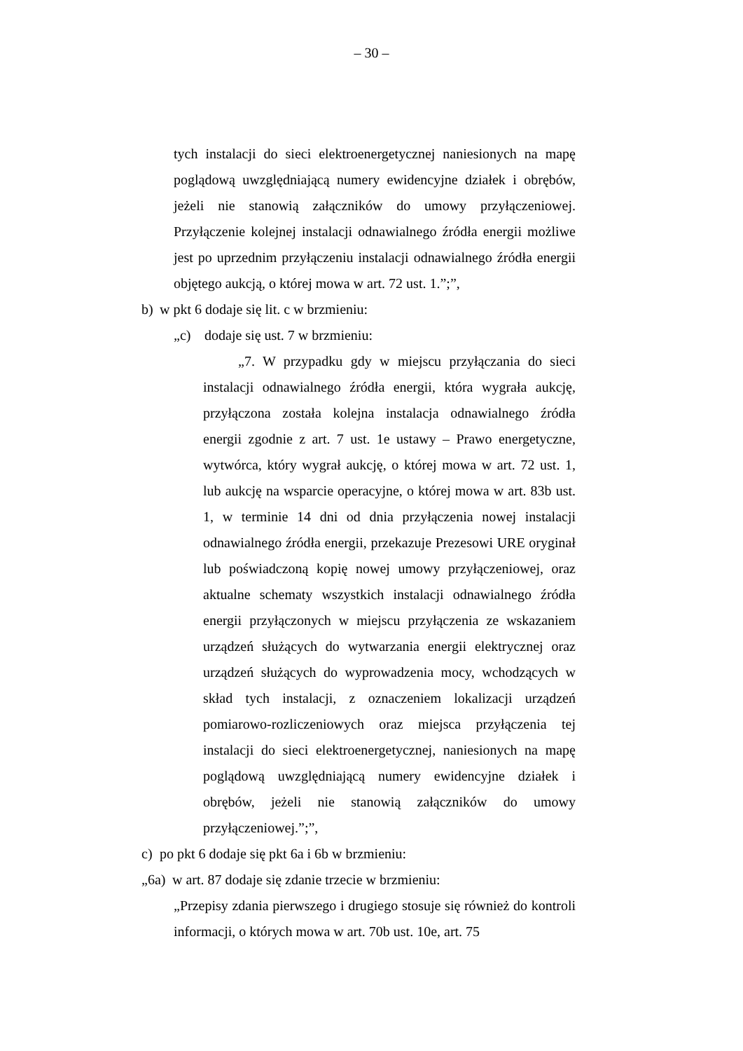– 30 –
tych instalacji do sieci elektroenergetycznej naniesionych na mapę poglądową uwzględniającą numery ewidencyjne działek i obrębów, jeżeli nie stanowią załączników do umowy przyłączeniowej. Przyłączenie kolejnej instalacji odnawialnego źródła energii możliwe jest po uprzednim przyłączeniu instalacji odnawialnego źródła energii objętego aukcją, o której mowa w art. 72 ust. 1.”;”,
b) w pkt 6 dodaje się lit. c w brzmieniu:
„c) dodaje się ust. 7 w brzmieniu:
„7. W przypadku gdy w miejscu przyłączania do sieci instalacji odnawialnego źródła energii, która wygrała aukcję, przyłączona została kolejna instalacja odnawialnego źródła energii zgodnie z art. 7 ust. 1e ustawy – Prawo energetyczne, wytwórca, który wygrał aukcję, o której mowa w art. 72 ust. 1, lub aukcję na wsparcie operacyjne, o której mowa w art. 83b ust. 1, w terminie 14 dni od dnia przyłączenia nowej instalacji odnawialnego źródła energii, przekazuje Prezesowi URE oryginał lub poświadczoną kopię nowej umowy przyłączeniowej, oraz aktualne schematy wszystkich instalacji odnawialnego źródła energii przyłączonych w miejscu przyłączenia ze wskazaniem urządzeń służących do wytwarzania energii elektrycznej oraz urządzeń służących do wyprowadzenia mocy, wchodzących w skład tych instalacji, z oznaczeniem lokalizacji urządzeń pomiarowo-rozliczeniowych oraz miejsca przyłączenia tej instalacji do sieci elektroenergetycznej, naniesionych na mapę poglądową uwzględniającą numery ewidencyjne działek i obrębów, jeżeli nie stanowią załączników do umowy przyłączeniowej.”;”,
c) po pkt 6 dodaje się pkt 6a i 6b w brzmieniu:
„6a) w art. 87 dodaje się zdanie trzecie w brzmieniu:
„Przepisy zdania pierwszego i drugiego stosuje się również do kontroli informacji, o których mowa w art. 70b ust. 10e, art. 75